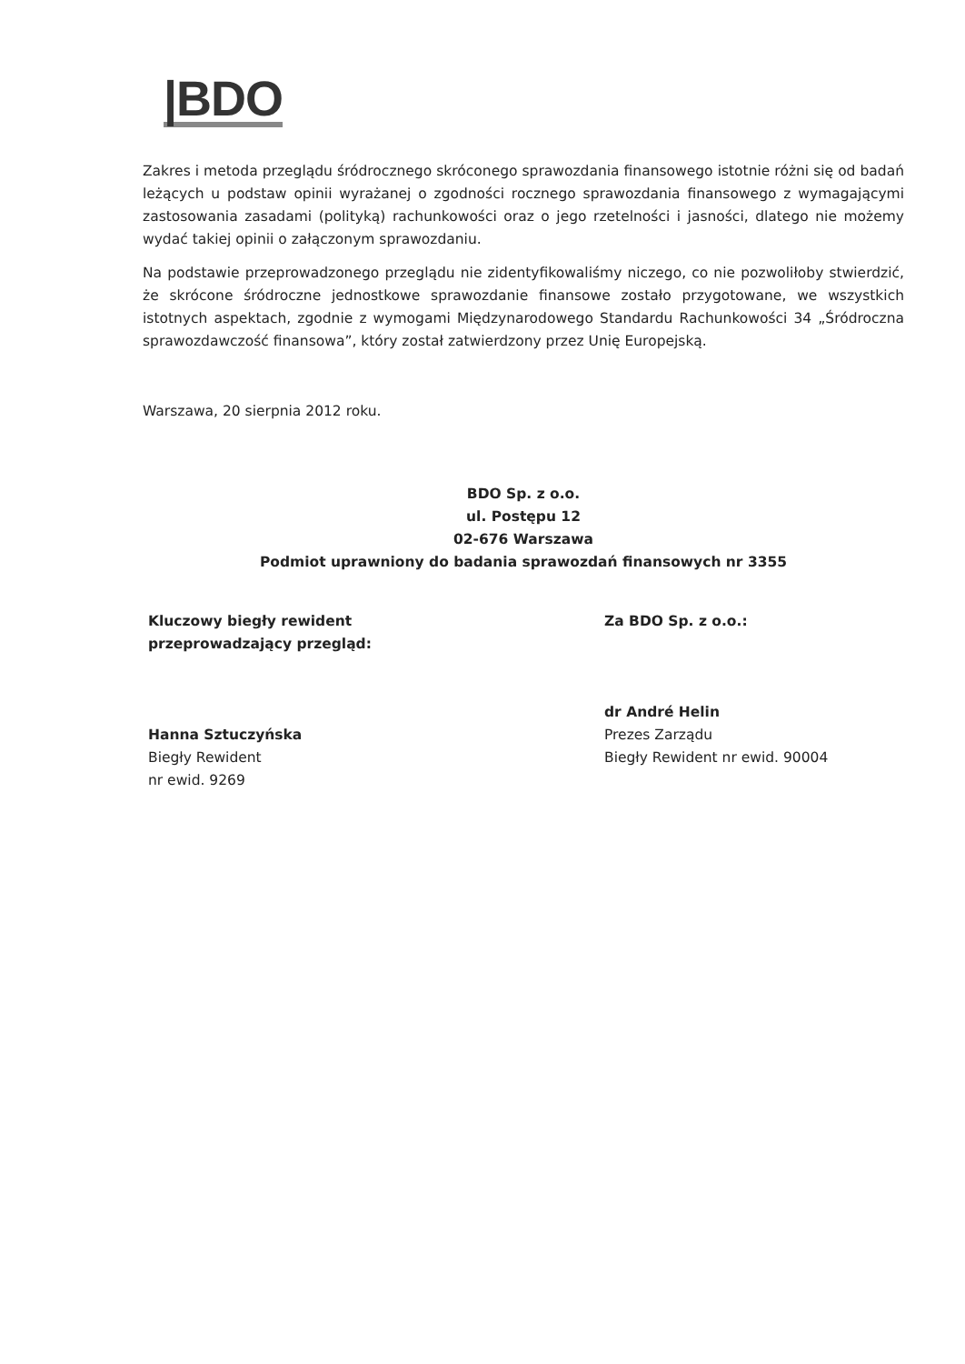|BDO
Zakres i metoda przeglądu śródrocznego skróconego sprawozdania finansowego istotnie różni się od badań leżących u podstaw opinii wyrażanej o zgodności rocznego sprawozdania finansowego z wymagającymi zastosowania zasadami (polityką) rachunkowości oraz o jego rzetelności i jasności, dlatego nie możemy wydać takiej opinii o załączonym sprawozdaniu.
Na podstawie przeprowadzonego przeglądu nie zidentyfikowaliśmy niczego, co nie pozwoliłoby stwierdzić, że skrócone śródroczne jednostkowe sprawozdanie finansowe zostało przygotowane, we wszystkich istotnych aspektach, zgodnie z wymogami Międzynarodowego Standardu Rachunkowości 34 „Śródroczna sprawozdawczość finansowa”, który został zatwierdzony przez Unię Europejską.
Warszawa, 20 sierpnia 2012 roku.
BDO Sp. z o.o.
ul. Postępu 12
02-676 Warszawa
Podmiot uprawniony do badania sprawozdań finansowych nr 3355
Kluczowy biegły rewident
przeprowadzający przegląd:
Hanna Sztuczyńska
Biegły Rewident
nr ewid. 9269
Za BDO Sp. z o.o.:
dr André Helin
Prezes Zarządu
Biegły Rewident nr ewid. 90004